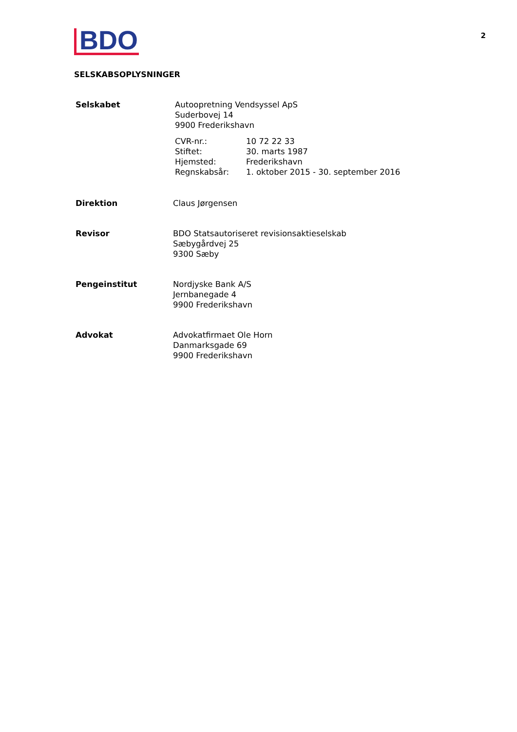BDO
2
SELSKABSOPLYSNINGER
Selskabet Autoopretning Vendsyssel ApS
Suderbovej 14
9900 Frederikshavn
CVR-nr.:
Stiftet:
Hjemsted:
Regnskabsår:
10 72 22 33
30. marts 1987
Frederikshavn
1. oktober 2015 - 30. september 2016
Direktion Claus Jørgensen
Revisor BDO Statsautoriseret revisionsaktieselskab
Sæbygårdvej 25
9300 Sæby
Pengeinstitut Nordjyske Bank A/S
Jernbanegade 4
9900 Frederikshavn
Advokat Advokatfirmaet Ole Horn
Danmarksgade 69
9900 Frederikshavn